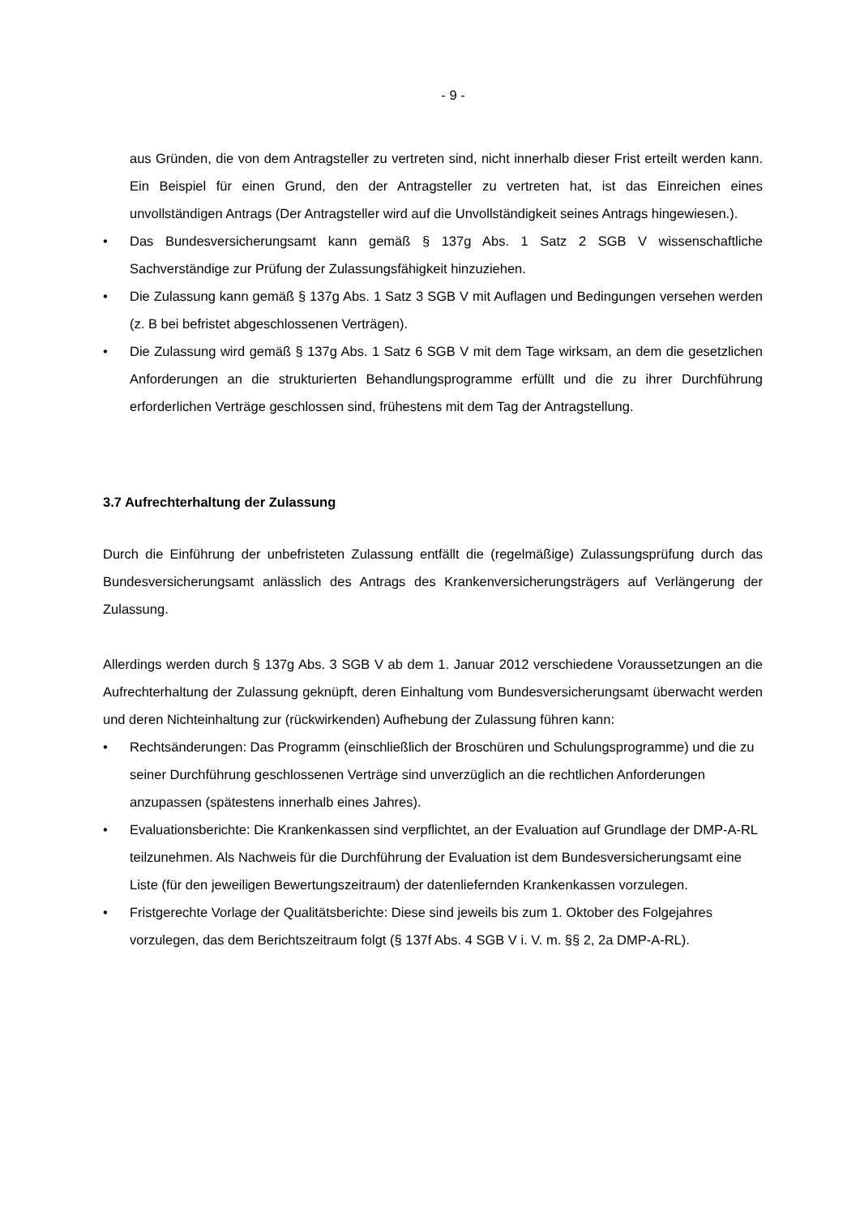- 9 -
aus Gründen, die von dem Antragsteller zu vertreten sind, nicht innerhalb dieser Frist erteilt werden kann. Ein Beispiel für einen Grund, den der Antragsteller zu vertreten hat, ist das Einreichen eines unvollständigen Antrags (Der Antragsteller wird auf die Unvollständigkeit seines Antrags hingewiesen.).
• Das Bundesversicherungsamt kann gemäß § 137g Abs. 1 Satz 2 SGB V wissenschaftliche Sachverständige zur Prüfung der Zulassungsfähigkeit hinzuziehen.
• Die Zulassung kann gemäß § 137g Abs. 1 Satz 3 SGB V mit Auflagen und Bedingungen versehen werden (z. B bei befristet abgeschlossenen Verträgen).
• Die Zulassung wird gemäß § 137g Abs. 1 Satz 6 SGB V mit dem Tage wirksam, an dem die gesetzlichen Anforderungen an die strukturierten Behandlungsprogramme erfüllt und die zu ihrer Durchführung erforderlichen Verträge geschlossen sind, frühestens mit dem Tag der Antragstellung.
3.7 Aufrechterhaltung der Zulassung
Durch die Einführung der unbefristeten Zulassung entfällt die (regelmäßige) Zulassungsprüfung durch das Bundesversicherungsamt anlässlich des Antrags des Krankenversicherungsträgers auf Verlängerung der Zulassung.
Allerdings werden durch § 137g Abs. 3 SGB V ab dem 1. Januar 2012 verschiedene Voraussetzungen an die Aufrechterhaltung der Zulassung geknüpft, deren Einhaltung vom Bundesversicherungsamt überwacht werden und deren Nichteinhaltung zur (rückwirkenden) Aufhebung der Zulassung führen kann:
• Rechtsänderungen: Das Programm (einschließlich der Broschüren und Schulungsprogramme) und die zu seiner Durchführung geschlossenen Verträge sind unverzüglich an die rechtlichen Anforderungen anzupassen (spätestens innerhalb eines Jahres).
• Evaluationsberichte: Die Krankenkassen sind verpflichtet, an der Evaluation auf Grundlage der DMP-A-RL teilzunehmen. Als Nachweis für die Durchführung der Evaluation ist dem Bundesversicherungsamt eine Liste (für den jeweiligen Bewertungszeitraum) der datenliefernden Krankenkassen vorzulegen.
• Fristgerechte Vorlage der Qualitätsberichte: Diese sind jeweils bis zum 1. Oktober des Folgejahres vorzulegen, das dem Berichtszeitraum folgt (§ 137f Abs. 4 SGB V i. V. m. §§ 2, 2a DMP-A-RL).